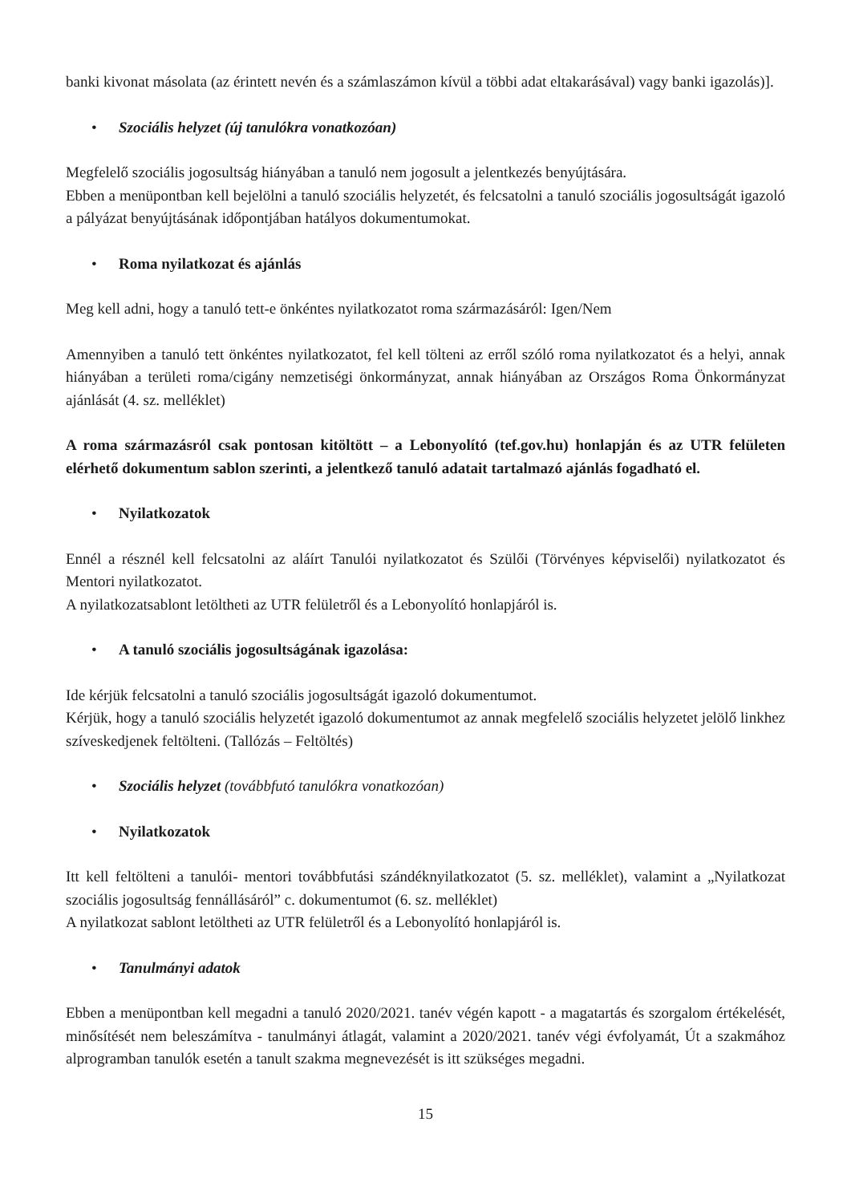banki kivonat másolata (az érintett nevén és a számlaszámon kívül a többi adat eltakarásával) vagy banki igazolás)].
• Szociális helyzet (új tanulókra vonatkozóan)
Megfelelő szociális jogosultság hiányában a tanuló nem jogosult a jelentkezés benyújtására.
Ebben a menüpontban kell bejelölni a tanuló szociális helyzetét, és felcsatolni a tanuló szociális jogosultságát igazoló a pályázat benyújtásának időpontjában hatályos dokumentumokat.
• Roma nyilatkozat és ajánlás
Meg kell adni, hogy a tanuló tett-e önkéntes nyilatkozatot roma származásáról: Igen/Nem
Amennyiben a tanuló tett önkéntes nyilatkozatot, fel kell tölteni az erről szóló roma nyilatkozatot és a helyi, annak hiányában a területi roma/cigány nemzetiségi önkormányzat, annak hiányában az Országos Roma Önkormányzat ajánlását (4. sz. melléklet)
A roma származásról csak pontosan kitöltött – a Lebonyolító (tef.gov.hu) honlapján és az UTR felületen elérhető dokumentum sablon szerinti, a jelentkező tanuló adatait tartalmazó ajánlás fogadható el.
• Nyilatkozatok
Ennél a résznél kell felcsatolni az aláírt Tanulói nyilatkozatot és Szülői (Törvényes képviselői) nyilatkozatot és Mentori nyilatkozatot.
A nyilatkozatsablont letöltheti az UTR felületről és a Lebonyolító honlapjáról is.
• A tanuló szociális jogosultságának igazolása:
Ide kérjük felcsatolni a tanuló szociális jogosultságát igazoló dokumentumot.
Kérjük, hogy a tanuló szociális helyzetét igazoló dokumentumot az annak megfelelő szociális helyzetet jelölő linkhez szíveskedjenek feltölteni. (Tallózás – Feltöltés)
• Szociális helyzet (továbbfutó tanulókra vonatkozóan)
• Nyilatkozatok
Itt kell feltölteni a tanulói- mentori továbbfutási szándéknyilatkozatot (5. sz. melléklet), valamint a „Nyilatkozat szociális jogosultság fennállásáról” c. dokumentumot (6. sz. melléklet)
A nyilatkozat sablont letöltheti az UTR felületről és a Lebonyolító honlapjáról is.
• Tanulmányi adatok
Ebben a menüpontban kell megadni a tanuló 2020/2021. tanév végén kapott - a magatartás és szorgalom értékelését, minősítését nem beleszámítva - tanulmányi átlagát, valamint a 2020/2021. tanév végi évfolyamát, Út a szakmához alprogramban tanulók esetén a tanult szakma megnevezését is itt szükséges megadni.
15